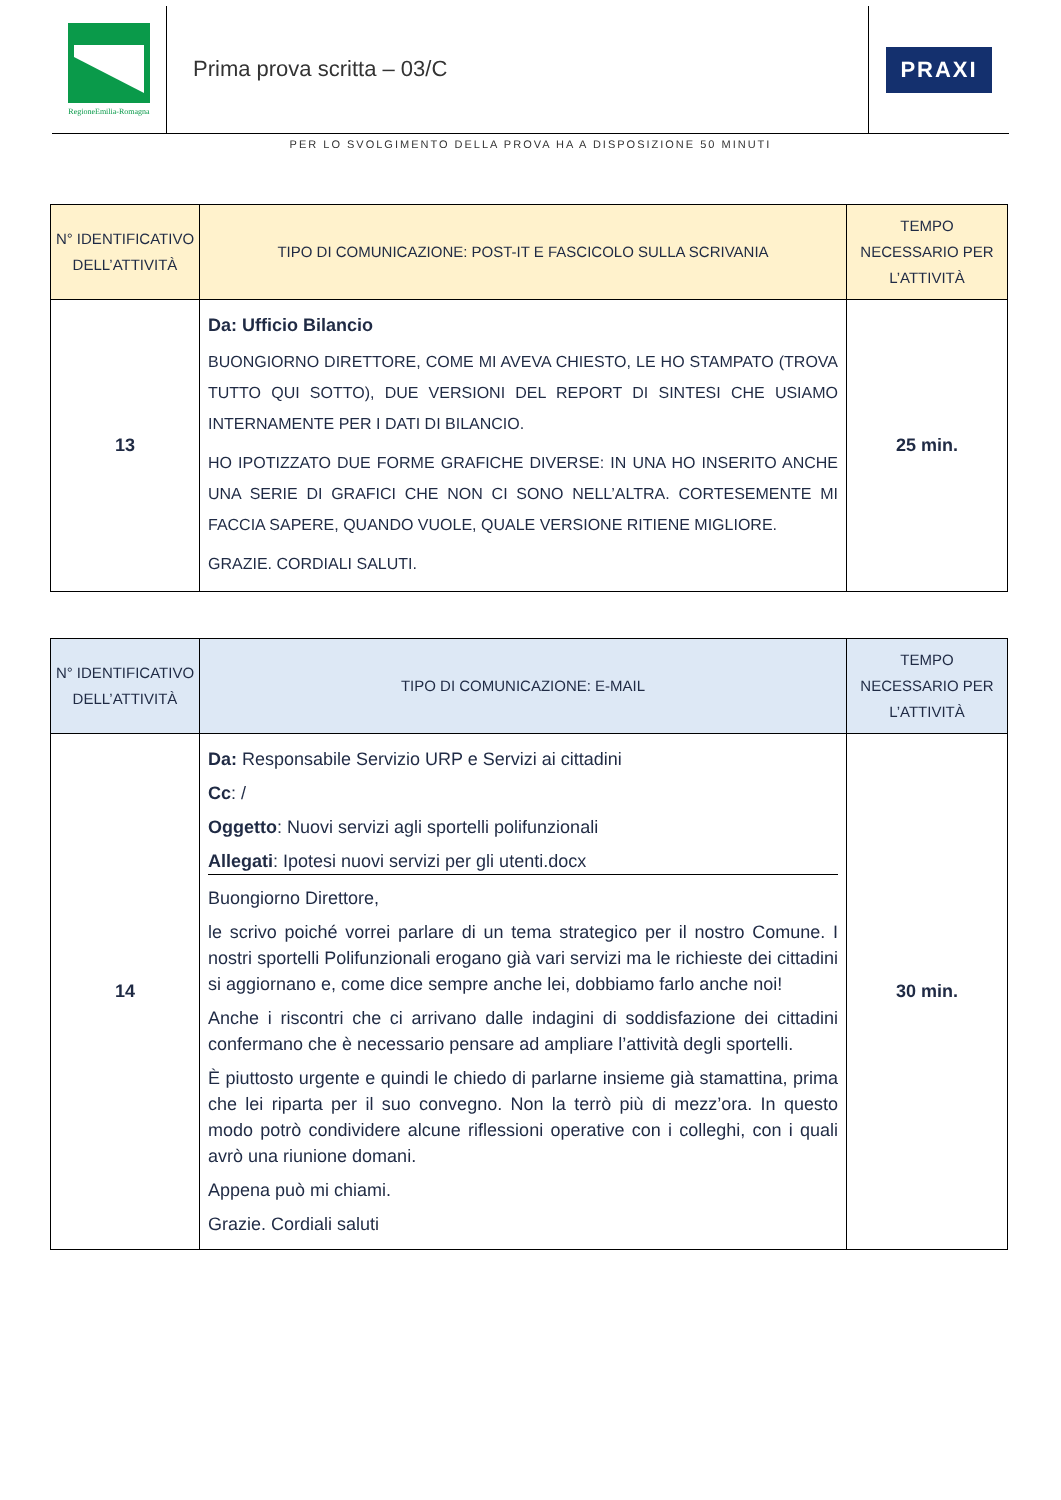RegioneEmilia-Romagna
Prima prova scritta – 03/C
PRAXI
PER LO SVOLGIMENTO DELLA PROVA HA A DISPOSIZIONE 50 MINUTI
| N° IDENTIFICATIVO DELL’ATTIVITÀ | TIPO DI COMUNICAZIONE: POST-IT E FASCICOLO SULLA SCRIVANIA | TEMPO NECESSARIO PER L’ATTIVITÀ |
| --- | --- | --- |
| 13 | Da: Ufficio Bilancio BUONGIORNO DIRETTORE, COME MI AVEVA CHIESTO, LE HO STAMPATO (TROVA TUTTO QUI SOTTO), DUE VERSIONI DEL REPORT DI SINTESI CHE USIAMO INTERNAMENTE PER I DATI DI BILANCIO. HO IPOTIZZATO DUE FORME GRAFICHE DIVERSE: IN UNA HO INSERITO ANCHE UNA SERIE DI GRAFICI CHE NON CI SONO NELL’ALTRA. CORTESEMENTE MI FACCIA SAPERE, QUANDO VUOLE, QUALE VERSIONE RITIENE MIGLIORE. GRAZIE. CORDIALI SALUTI. | 25 min. |
| N° IDENTIFICATIVO DELL’ATTIVITÀ | TIPO DI COMUNICAZIONE: E-MAIL | TEMPO NECESSARIO PER L’ATTIVITÀ |
| --- | --- | --- |
| 14 | Da: Responsabile Servizio URP e Servizi ai cittadini Cc : / Oggetto : Nuovi servizi agli sportelli polifunzionali Allegati : Ipotesi nuovi servizi per gli utenti.docx Buongiorno Direttore, le scrivo poiché vorrei parlare di un tema strategico per il nostro Comune. I nostri sportelli Polifunzionali erogano già vari servizi ma le richieste dei cittadini si aggiornano e, come dice sempre anche lei, dobbiamo farlo anche noi! Anche i riscontri che ci arrivano dalle indagini di soddisfazione dei cittadini confermano che è necessario pensare ad ampliare l’attività degli sportelli. È piuttosto urgente e quindi le chiedo di parlarne insieme già stamattina, prima che lei riparta per il suo convegno. Non la terrò più di mezz’ora. In questo modo potrò condividere alcune riflessioni operative con i colleghi, con i quali avrò una riunione domani. Appena può mi chiami. Grazie. Cordiali saluti | 30 min. |